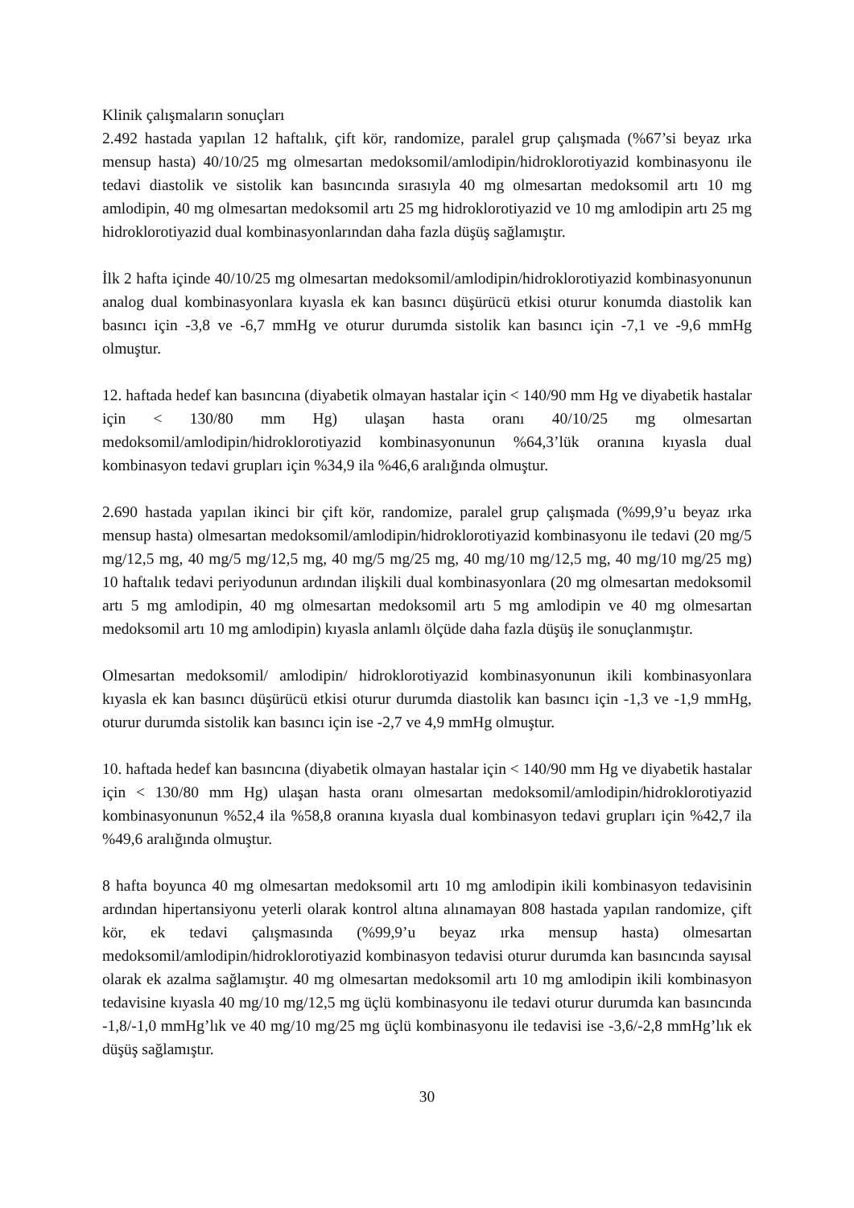Klinik çalışmaların sonuçları
2.492 hastada yapılan 12 haftalık, çift kör, randomize, paralel grup çalışmada (%67’si beyaz ırka mensup hasta) 40/10/25 mg olmesartan medoksomil/amlodipin/hidroklorotiyazid kombinasyonu ile tedavi diastolik ve sistolik kan basıncında sırasıyla 40 mg olmesartan medoksomil artı 10 mg amlodipin, 40 mg olmesartan medoksomil artı 25 mg hidroklorotiyazid ve 10 mg amlodipin artı 25 mg hidroklorotiyazid dual kombinasyonlarından daha fazla düşüş sağlamıştır.
İlk 2 hafta içinde 40/10/25 mg olmesartan medoksomil/amlodipin/hidroklorotiyazid kombinasyonunun analog dual kombinasyonlara kıyasla ek kan basıncı düşürücü etkisi oturur konumda diastolik kan basıncı için -3,8 ve -6,7 mmHg ve oturur durumda sistolik kan basıncı için -7,1 ve -9,6 mmHg olmuştur.
12. haftada hedef kan basıncına (diyabetik olmayan hastalar için < 140/90 mm Hg ve diyabetik hastalar için < 130/80 mm Hg) ulaşan hasta oranı 40/10/25 mg olmesartan medoksomil/amlodipin/hidroklorotiyazid kombinasyonunun %64,3’lük oranına kıyasla dual kombinasyon tedavi grupları için %34,9 ila %46,6 aralığında olmuştur.
2.690 hastada yapılan ikinci bir çift kör, randomize, paralel grup çalışmada (%99,9’u beyaz ırka mensup hasta) olmesartan medoksomil/amlodipin/hidroklorotiyazid kombinasyonu ile tedavi (20 mg/5 mg/12,5 mg, 40 mg/5 mg/12,5 mg, 40 mg/5 mg/25 mg, 40 mg/10 mg/12,5 mg, 40 mg/10 mg/25 mg) 10 haftalık tedavi periyodunun ardından ilişkili dual kombinasyonlara (20 mg olmesartan medoksomil artı 5 mg amlodipin, 40 mg olmesartan medoksomil artı 5 mg amlodipin ve 40 mg olmesartan medoksomil artı 10 mg amlodipin) kıyasla anlamlı ölçüde daha fazla düşüş ile sonuçlanmıştır.
Olmesartan medoksomil/ amlodipin/ hidroklorotiyazid kombinasyonunun ikili kombinasyonlara kıyasla ek kan basıncı düşürücü etkisi oturur durumda diastolik kan basıncı için -1,3 ve -1,9 mmHg, oturur durumda sistolik kan basıncı için ise -2,7 ve 4,9 mmHg olmuştur.
10. haftada hedef kan basıncına (diyabetik olmayan hastalar için < 140/90 mm Hg ve diyabetik hastalar için < 130/80 mm Hg) ulaşan hasta oranı olmesartan medoksomil/amlodipin/hidroklorotiyazid kombinasyonunun %52,4 ila %58,8 oranına kıyasla dual kombinasyon tedavi grupları için %42,7 ila %49,6 aralığında olmuştur.
8 hafta boyunca 40 mg olmesartan medoksomil artı 10 mg amlodipin ikili kombinasyon tedavisinin ardından hipertansiyonu yeterli olarak kontrol altına alınamayan 808 hastada yapılan randomize, çift kör, ek tedavi çalışmasında (%99,9’u beyaz ırka mensup hasta) olmesartan medoksomil/amlodipin/hidroklorotiyazid kombinasyon tedavisi oturur durumda kan basıncında sayısal olarak ek azalma sağlamıştır. 40 mg olmesartan medoksomil artı 10 mg amlodipin ikili kombinasyon tedavisine kıyasla 40 mg/10 mg/12,5 mg üçlü kombinasyonu ile tedavi oturur durumda kan basıncında -1,8/-1,0 mmHg’lık ve 40 mg/10 mg/25 mg üçlü kombinasyonu ile tedavisi ise -3,6/-2,8 mmHg’lık ek düşüş sağlamıştır.
30